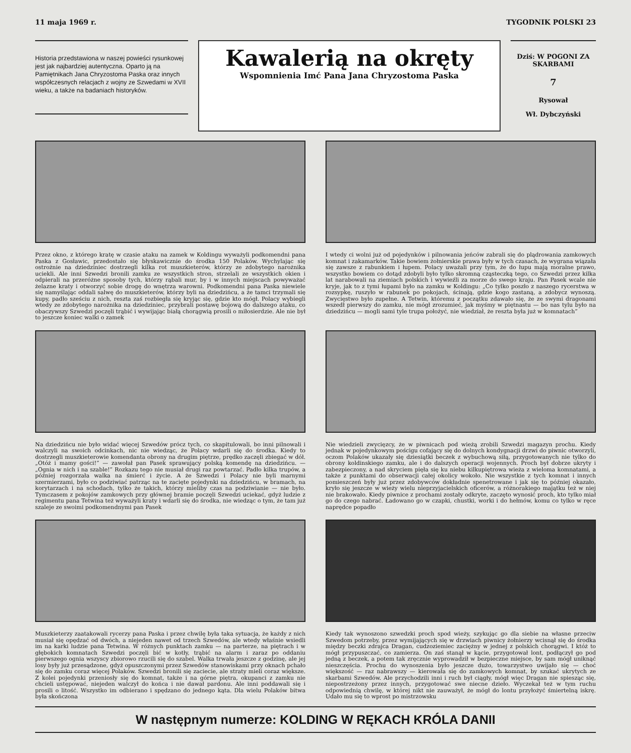11 maja 1969 r. TYGODNIK POLSKI 23
Historia przedstawiona w naszej powieści rysunkowej jest jak najbardziej autentyczna. Oparto ją na Pamiętnikach Jana Chryzostoma Paska oraz innych współczesnych relacjach z wojny ze Szwedami w XVII wieku, a także na badaniach historyków.
Kawalerią na okręty
Wspomnienia Imć Pana Jana Chryzostoma Paska
Dziś: W POGONI ZA SKARBAMI
7
Rysował
Wł. Dybczyński
Przez okno, z którego kratę w czasie ataku na zamek w Koldingu wyważyli podkomendni pana Paska z Gosławic, przedostało się błyskawicznie do środka 150 Polaków. Wychylając się ostrożnie na dziedziniec dostrzegli kilka rot muszkieterów, którzy ze zdobytego narożnika uciekli. Ale inni Szwedzi bronili zamku ze wszystkich stron, strzelali ze wszystkich okien i odpierali na przeróżne sposoby tych, którzy rąbali mur, by i w innych miejscach powyważać żelazne kraty i otworzyć sobie drogę do wnętrza warowni. Podkomendni pana Paska niewiele się namyślając oddali salwę do muszkieterów, którzy byli na dziedzińcu, a że tamci trzymali się kupy, padło sześciu z nich, reszta zaś rozbiegła się kryjąc się, gdzie kto mógł. Polacy wybiegli wtedy ze zdobytego narożnika na dziedziniec, przybrali postawę bojową do dalszego ataku, co obaczywszy Szwedzi poczęli trąbić i wywijając białą chorągwią prosili o miłosierdzie. Ale nie był to jeszcze koniec walki o zamek
I wtedy ci wolni już od pojedynków i pilnowania jeńców zabrali się do plądrowania zamkowych komnat i zakamarków. Takie bowiem żołnierskie prawa były w tych czasach, że wygrana wiązała się zawsze z rabunkiem i łupem. Polacy uważali przy tym, że do łupu mają moralne prawo, wszystko bowiem co dotąd zdobyli było tylko skromną cząsteczką tego, co Szwedzi przez kilka lat narabowali na ziemiach polskich i wywieźli za morze do swego kraju. Pan Pasek wcale nie kryje, jak to z tymi łupami było na zamku w Koldingu: „Co tylko poszło z naszego rycerstwa w rozsypkę, ruszyło w rabunek po pokojach, ścinają, gdzie kogo zastaną, a zdobycz wynoszą. Zwycięstwo było zupełne. A Tetwin, któremu z początku zdawało się, że ze swymi dragonami wszedł pierwszy do zamku, nie mógł zrozumieć, jak myśmy w piętnastu — bo nas tylu było na dziedzińcu — mogli sami tyle trupa położyć, nie wiedział, że reszta była już w komnatach”
Na dziedzińcu nie było widać więcej Szwedów prócz tych, co skapitulowali, bo inni pilnowali i walczyli na swoich odcinkach, nic nie wiedząc, że Polacy wdarli się do środka. Kiedy to dostrzegli muszkieterowie komendanta obrony na drugim piętrze, prędko zaczęli zbiegać w dół. „Otóż i mamy gości!” — zawołał pan Pasek sprawujący polską komendę na dziedzińcu. — „Ognia w nich i na szable!” Rozkazu tego nie musiał drugi raz powtarzać. Padło kilka trupów, a później rozgorzała walka na śmierć i życie. A że Szwedzi i Polacy nie byli marnymi szermierzami, było co podziwiać patrząc na te zacięte pojedynki na dziedzińcu, w bramach, na korytarzach i na schodach, tylko że takich, którzy mieliby czas na podziwianie — nie było. Tymczasem z pokojów zamkowych przy głównej bramie poczęli Szwedzi uciekać, gdyż ludzie z regimentu pana Tetwina też wyważyli kraty i wdarli się do środka, nie wiedząc o tym, że tam już szaleje ze swoimi podkomendnymi pan Pasek
Nie wiedzieli zwycięzcy, że w piwnicach pod wieżą zrobili Szwedzi magazyn prochu. Kiedy jednak w pojedynkowym pościgu cofający się do dolnych kondygnacji drzwi do piwnic otworzyli, oczom Polaków ukazały się dziesiątki beczek z wybuchową siłą, przygotowanych nie tylko do obrony koldinskiego zamku, ale i do dalszych operacji wojennych. Proch był dobrze ukryty i zabezpieczony, a nad skryciem pięła się ku niebu kilkupiętrowa wieża z wieloma komnatami, a także z punktami do obserwacji całej okolicy wokoło. Nie wszystkie z tych komnat i innych pomieszczeń były już przez zdobywców dokładnie spenetrowane i jak się to później okazało, kryło się jeszcze w wieży wielu nieprzyjacielskich oficerów, a różnorakiego majątku też w niej nie brakowało. Kiedy piwnice z prochami zostały odkryte, zaczęto wynosić proch, kto tylko miał go do czego nabrać. Ładowano go w czapki, chustki, worki i do hełmów, komu co tylko w ręce naprędce popadło
Muszkieterzy zaatakowali rycerzy pana Paska i przez chwilę była taka sytuacja, że każdy z nich musiał się opędzać od dwóch, a niejeden nawet od trzech Szwedów, ale wtedy właśnie wsiedli im na karki ludzie pana Tetwina. W różnych punktach zamku — na parterze, na piętrach i w głębokich komnatach Szwedzi poczęli bić w kotły, trąbić na alarm i zaraz po oddaniu pierwszego ognia wszyscy zbiorowo rzucili się do szabel. Walka trwała jeszcze z godzinę, ale jej losy były już przesądzone, gdyż opuszczonymi przez Szwedów stanowiskami przy oknach pchało się do zamku coraz więcej Polaków. Szwedzi bronili się zaciecie, ale straty mieli coraz większe. Z kolei pojedynki przeniosły się do komnat, także i na górne piętra, okupanci z zamku nie chcieli ustępować, niejeden walczył do końca i nie dawał pardonu. Ale inni poddawali się i prosili o litość. Wszystko im odbierano i spędzano do jednego kąta. Dla wielu Polaków bitwa była skończona
Kiedy tak wynoszono szwedzki proch spod wieży, szykując go dla siebie na własne przeciw Szwedom potrzeby, przez wymijających się w drzwiach piwnicy żołnierzy wcisnął się do środka między beczki zdrajca Dragan, cudzoziemiec zaciężny w jednej z polskich chorągwi. I któż to mógł przypuszczać, co zamierza. On zaś stanął w kącie, przygotował lont, podłączył go pod jedną z beczek, a potem tak zręcznie wyprowadził w bezpieczne miejsce, by sam mógł uniknąć nieszczęścia. Prochu do wynoszenia było jeszcze dużo, towarzystwo uwijało się — choć większość — raz nabrawszy — kierowała się do zamkowych komnat, by szukać ukrytych ze skarbami Szwedów. Ale przychodzili inni i ruch był ciągły, mógł więc Dragan nie spiesząc się, niepostrzeżony przez innych, przygotować swe niecne dzieło. Wyczekał też w tym ruchu odpowiednią chwilę, w której nikt nie zauważył, że mógł do lontu przyłożyć śmiertelną iskrę. Udało mu się to wprost po mistrzowsku
W następnym numerze: KOLDING W RĘKACH KRÓLA DANII